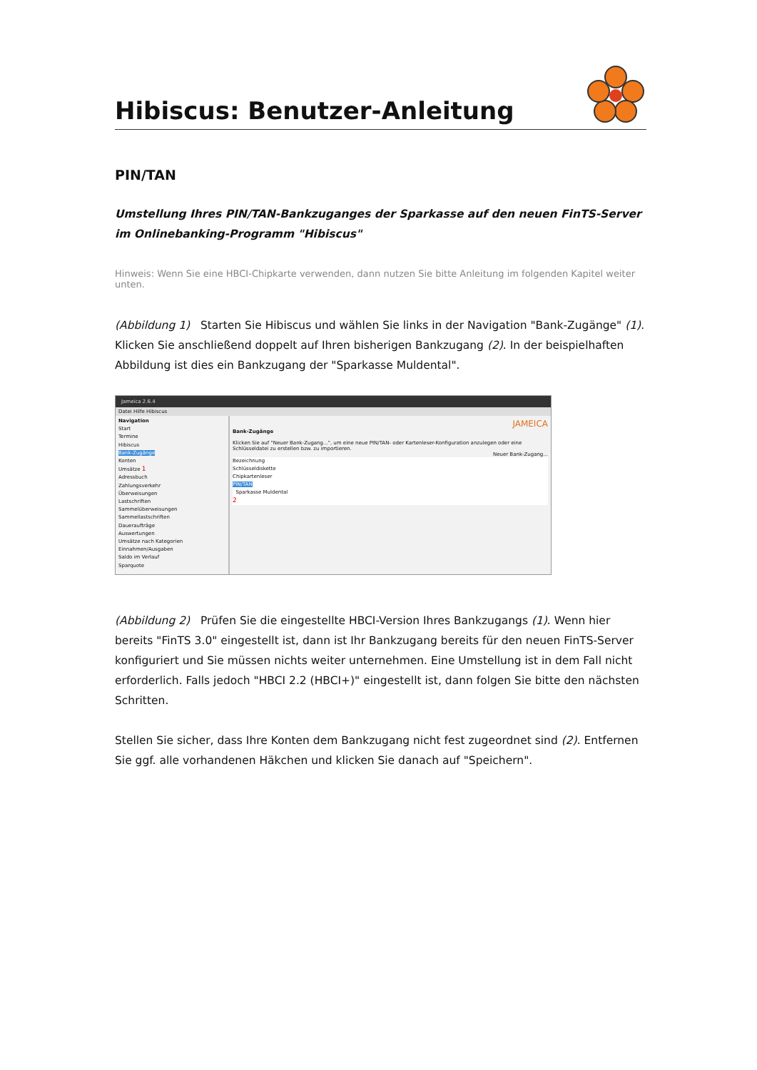Hibiscus: Benutzer-Anleitung
PIN/TAN
Umstellung Ihres PIN/TAN-Bankzuganges der Sparkasse auf den neuen FinTS-Server im Onlinebanking-Programm "Hibiscus"
Hinweis: Wenn Sie eine HBCI-Chipkarte verwenden, dann nutzen Sie bitte Anleitung im folgenden Kapitel weiter unten.
(Abbildung 1) Starten Sie Hibiscus und wählen Sie links in der Navigation "Bank-Zugänge" (1). Klicken Sie anschließend doppelt auf Ihren bisherigen Bankzugang (2). In der beispielhaften Abbildung ist dies ein Bankzugang der "Sparkasse Muldental".
Jameica 2.6.4
Datei Hilfe Hibiscus
Navigation
Start
Termine
Hibiscus
Bank-Zugänge
Konten
Umsätze 1
Adressbuch
Zahlungsverkehr
Überweisungen
Lastschriften
Sammelüberweisungen
Sammellastschriften
Daueraufträge
Auswertungen
Umsätze nach Kategorien
Einnahmen/Ausgaben
Saldo im Verlauf
Sparquote
JAMEICA
Bank-Zugänge
Klicken Sie auf "Neuer Bank-Zugang...", um eine neue PIN/TAN- oder Kartenleser-Konfiguration anzulegen oder eine Schlüsseldatei zu erstellen bzw. zu importieren.
Neuer Bank-Zugang...
Bezeichnung
Schlüsseldiskette
Chipkartenleser
PIN/TAN
Sparkasse Muldental
2
(Abbildung 2) Prüfen Sie die eingestellte HBCI-Version Ihres Bankzugangs (1). Wenn hier bereits "FinTS 3.0" eingestellt ist, dann ist Ihr Bankzugang bereits für den neuen FinTS-Server konfiguriert und Sie müssen nichts weiter unternehmen. Eine Umstellung ist in dem Fall nicht erforderlich. Falls jedoch "HBCI 2.2 (HBCI+)" eingestellt ist, dann folgen Sie bitte den nächsten Schritten.
Stellen Sie sicher, dass Ihre Konten dem Bankzugang nicht fest zugeordnet sind (2). Entfernen Sie ggf. alle vorhandenen Häkchen und klicken Sie danach auf "Speichern".